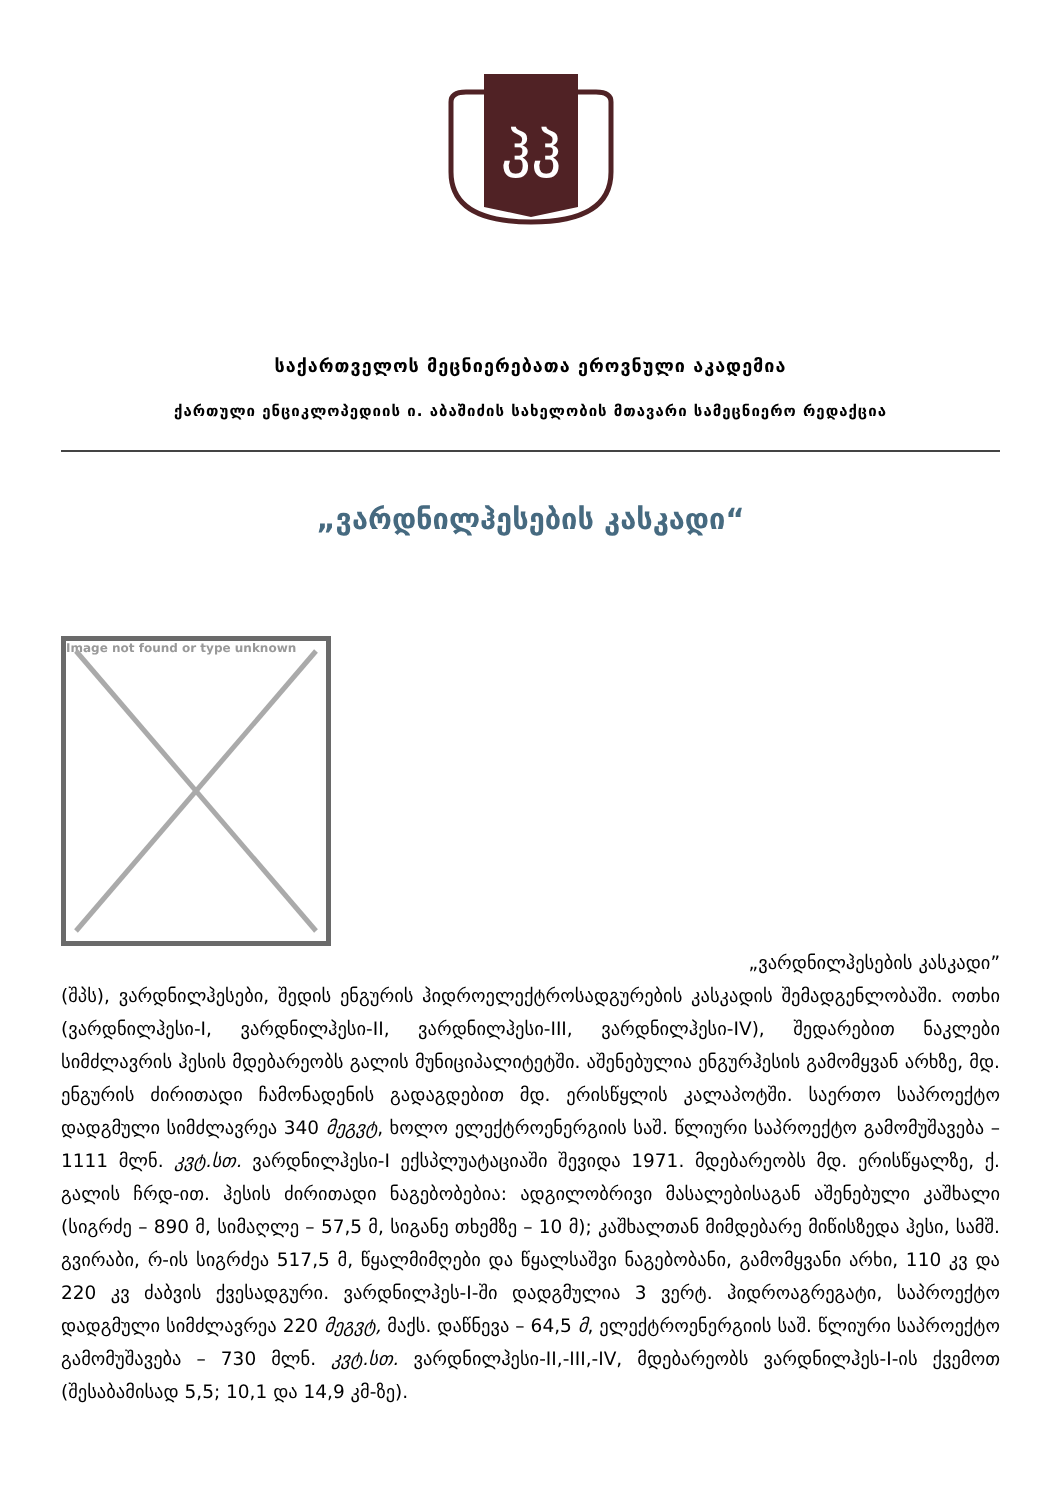ჰჰ
საქართველოს მეცნიერებათა ეროვნული აკადემია
ქართული ენციკლოპედიის ი. აბაშიძის სახელობის მთავარი სამეცნიერო რედაქცია
„ვარდნილჰესების კასკადი“
Image not found or type unknown
„ვარდნილჰესების კასკადი”
(შპს), ვარდნილჰესები, შედის ენგურის ჰიდროელექტროსადგურების კასკადის შემადგენლობაში. ოთხი (ვარდნილჰესი-I, ვარდნილჰესი-II, ვარდნილჰესი-III, ვარდნილჰესი-IV), შედარებით ნაკლები სიმძლავრის ჰესის მდებარეობს გალის მუნიციპალიტეტში. აშენებულია ენგურჰესის გამომყვან არხზე, მდ. ენგურის ძირითადი ჩამონადენის გადაგდებით მდ. ერისწყლის კალაპოტში. საერთო საპროექტო დადგმული სიმძლავრეა 340 მეგვტ, ხოლო ელექტროენერგიის საშ. წლიური საპროექტო გამომუშავება – 1111 მლნ. კვტ.სთ. ვარდნილჰესი-I ექსპლუატაციაში შევიდა 1971. მდებარეობს მდ. ერისწყალზე, ქ. გალის ჩრდ-ით. ჰესის ძირითადი ნაგებობებია: ადგილობრივი მასალებისაგან აშენებული კაშხალი (სიგრძე – 890 მ, სიმაღლე – 57,5 მ, სიგანე თხემზე – 10 მ); კაშხალთან მიმდებარე მიწისზედა ჰესი, სამშ. გვირაბი, რ-ის სიგრძეა 517,5 მ, წყალმიმღები და წყალსაშვი ნაგებობანი, გამომყვანი არხი, 110 კვ და 220 კვ ძაბვის ქვესადგური. ვარდნილჰეს-I-ში დადგმულია 3 ვერტ. ჰიდროაგრეგატი, საპროექტო დადგმული სიმძლავრეა 220 მეგვტ, მაქს. დაწნევა – 64,5 მ, ელექტროენერგიის საშ. წლიური საპროექტო გამომუშავება – 730 მლნ. კვტ.სთ. ვარდნილჰესი-II,-III,-IV, მდებარეობს ვარდნილჰეს-I-ის ქვემოთ (შესაბამისად 5,5; 10,1 და 14,9 კმ-ზე).